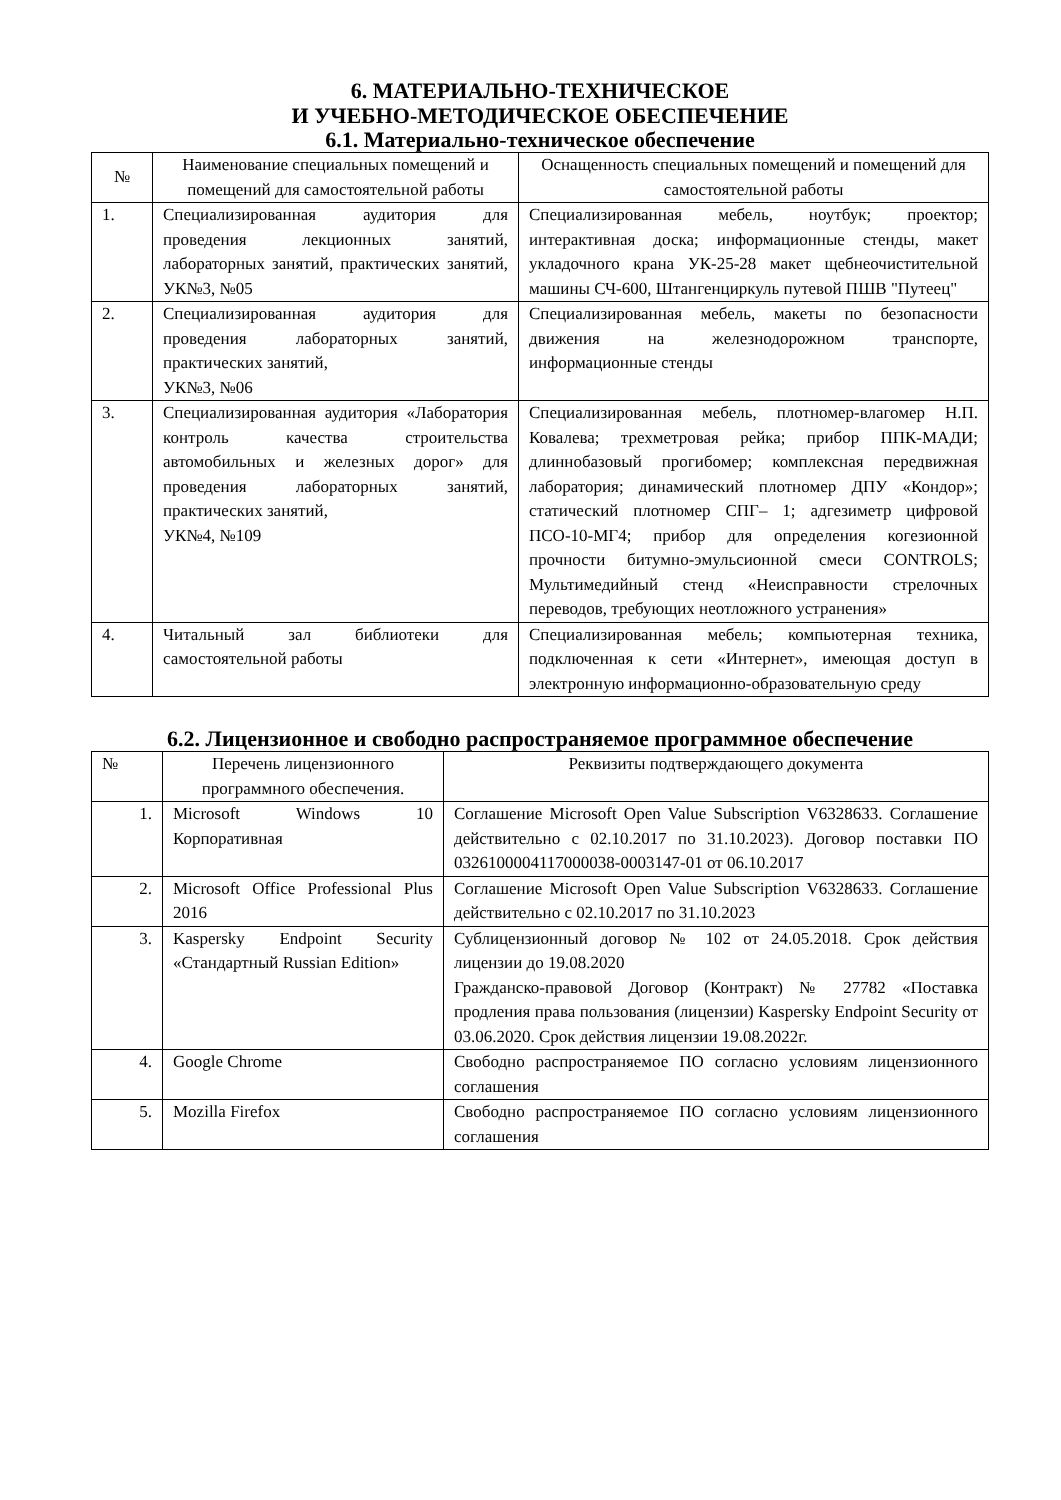6. МАТЕРИАЛЬНО-ТЕХНИЧЕСКОЕ
И УЧЕБНО-МЕТОДИЧЕСКОЕ ОБЕСПЕЧЕНИЕ
6.1. Материально-техническое обеспечение
| № | Наименование специальных помещений и помещений для самостоятельной работы | Оснащенность специальных помещений и помещений для самостоятельной работы |
| --- | --- | --- |
| 1. | Специализированная аудитория для проведения лекционных занятий, лабораторных занятий, практических занятий, УК№3, №05 | Специализированная мебель, ноутбук; проектор; интерактивная доска; информационные стенды, макет укладочного крана УК-25-28 макет щебнеочистительной машины СЧ-600, Штангенциркуль путевой ПШВ "Путеец" |
| 2. | Специализированная аудитория для проведения лабораторных занятий, практических занятий, УК№3, №06 | Специализированная мебель, макеты по безопасности движения на железнодорожном транспорте, информационные стенды |
| 3. | Специализированная аудитория «Лаборатория контроль качества строительства автомобильных и железных дорог» для проведения лабораторных занятий, практических занятий, УК№4, №109 | Специализированная мебель, плотномер-влагомер Н.П. Ковалева; трехметровая рейка; прибор ППК-МАДИ; длиннобазовый прогибомер; комплексная передвижная лаборатория; динамический плотномер ДПУ «Кондор»; статический плотномер СПГ– 1; адгезиметр цифровой ПСО-10-МГ4; прибор для определения когезионной прочности битумно-эмульсионной смеси CONTROLS; Мультимедийный стенд «Неисправности стрелочных переводов, требующих неотложного устранения» |
| 4. | Читальный зал библиотеки для самостоятельной работы | Специализированная мебель; компьютерная техника, подключенная к сети «Интернет», имеющая доступ в электронную информационно-образовательную среду |
6.2. Лицензионное и свободно распространяемое программное обеспечение
| № | Перечень лицензионного программного обеспечения. | Реквизиты подтверждающего документа |
| --- | --- | --- |
| 1. | Microsoft Windows 10 Корпоративная | Соглашение Microsoft Open Value Subscription V6328633. Соглашение действительно с 02.10.2017 по 31.10.2023). Договор поставки ПО 0326100004117000038-0003147-01 от 06.10.2017 |
| 2. | Microsoft Office Professional Plus 2016 | Соглашение Microsoft Open Value Subscription V6328633. Соглашение действительно с 02.10.2017 по 31.10.2023 |
| 3. | Kaspersky Endpoint Security «Стандартный Russian Edition» | Сублицензионный договор № 102 от 24.05.2018. Срок действия лицензии до 19.08.2020 Гражданско-правовой Договор (Контракт) № 27782 «Поставка продления права пользования (лицензии) Kaspersky Endpoint Security от 03.06.2020. Срок действия лицензии 19.08.2022г. |
| 4. | Google Chrome | Свободно распространяемое ПО согласно условиям лицензионного соглашения |
| 5. | Mozilla Firefox | Свободно распространяемое ПО согласно условиям лицензионного соглашения |